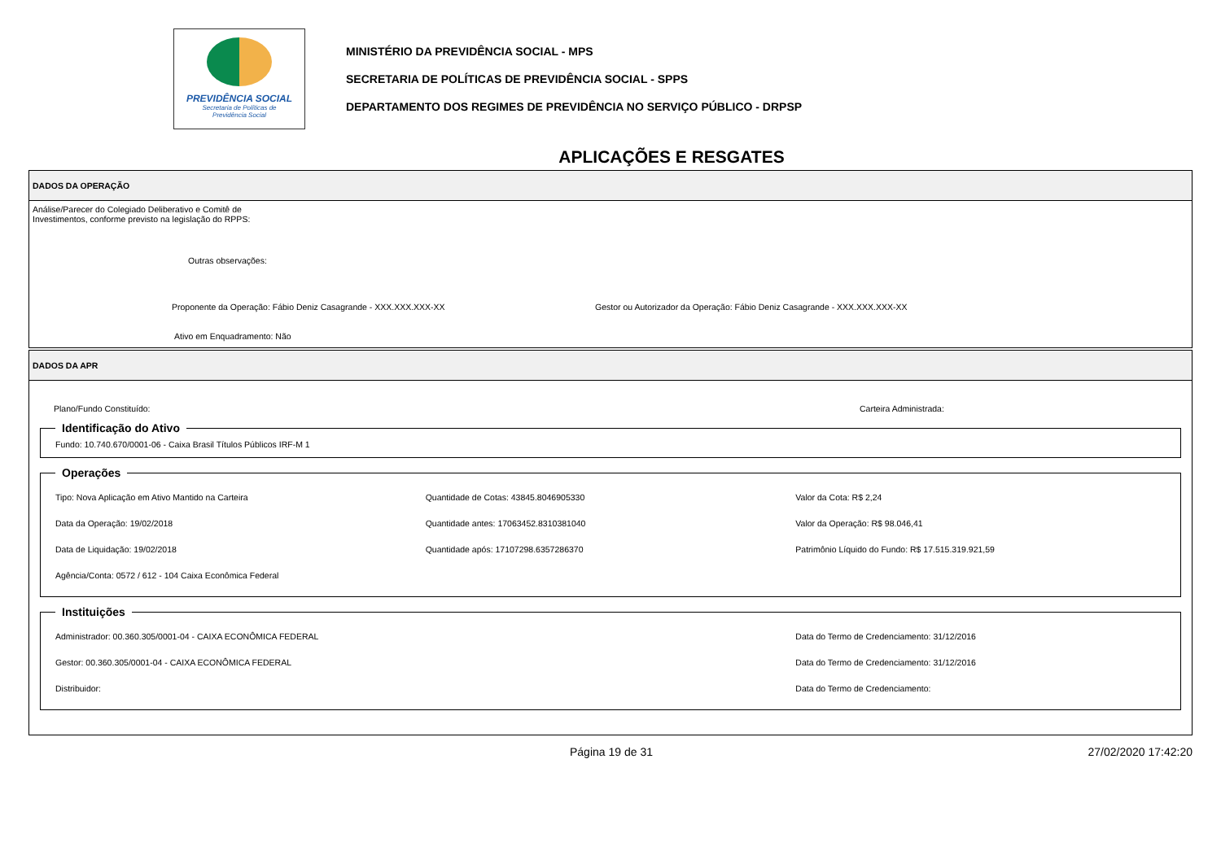PREVIDÊNCIA SOCIAL
Secretaria de Políticas de
Previdência Social
MINISTÉRIO DA PREVIDÊNCIA SOCIAL - MPS
SECRETARIA DE POLÍTICAS DE PREVIDÊNCIA SOCIAL - SPPS
DEPARTAMENTO DOS REGIMES DE PREVIDÊNCIA NO SERVIÇO PÚBLICO - DRPSP
APLICAÇÕES E RESGATES
DADOS DA OPERAÇÃO
Análise/Parecer do Colegiado Deliberativo e Comitê de
Investimentos, conforme previsto na legislação do RPPS:
Outras observações:
Proponente da Operação: Fábio Deniz Casagrande - XXX.XXX.XXX-XX Gestor ou Autorizador da Operação: Fábio Deniz Casagrande - XXX.XXX.XXX-XX
Ativo em Enquadramento: Não
DADOS DA APR
Plano/Fundo Constituído: Carteira Administrada:
Identificação do Ativo Fundo: 10.740.670/0001-06 - Caixa Brasil Títulos Públicos IRF-M 1 Operações
Tipo: Nova Aplicação em Ativo Mantido na Carteira
Quantidade de Cotas: 43845.8046905330
Valor da Cota: R$ 2,24
Data da Operação: 19/02/2018
Quantidade antes: 17063452.8310381040
Valor da Operação: R$ 98.046,41
Data de Liquidação: 19/02/2018
Quantidade após: 17107298.6357286370
Patrimônio Líquido do Fundo: R$ 17.515.319.921,59
Agência/Conta: 0572 / 612 - 104 Caixa Econômica Federal
Instituições
Administrador: 00.360.305/0001-04 - CAIXA ECONÔMICA FEDERAL
Data do Termo de Credenciamento: 31/12/2016
Gestor: 00.360.305/0001-04 - CAIXA ECONÔMICA FEDERAL
Data do Termo de Credenciamento: 31/12/2016
Distribuidor:
Data do Termo de Credenciamento:
Página 19 de 31 27/02/2020 17:42:20